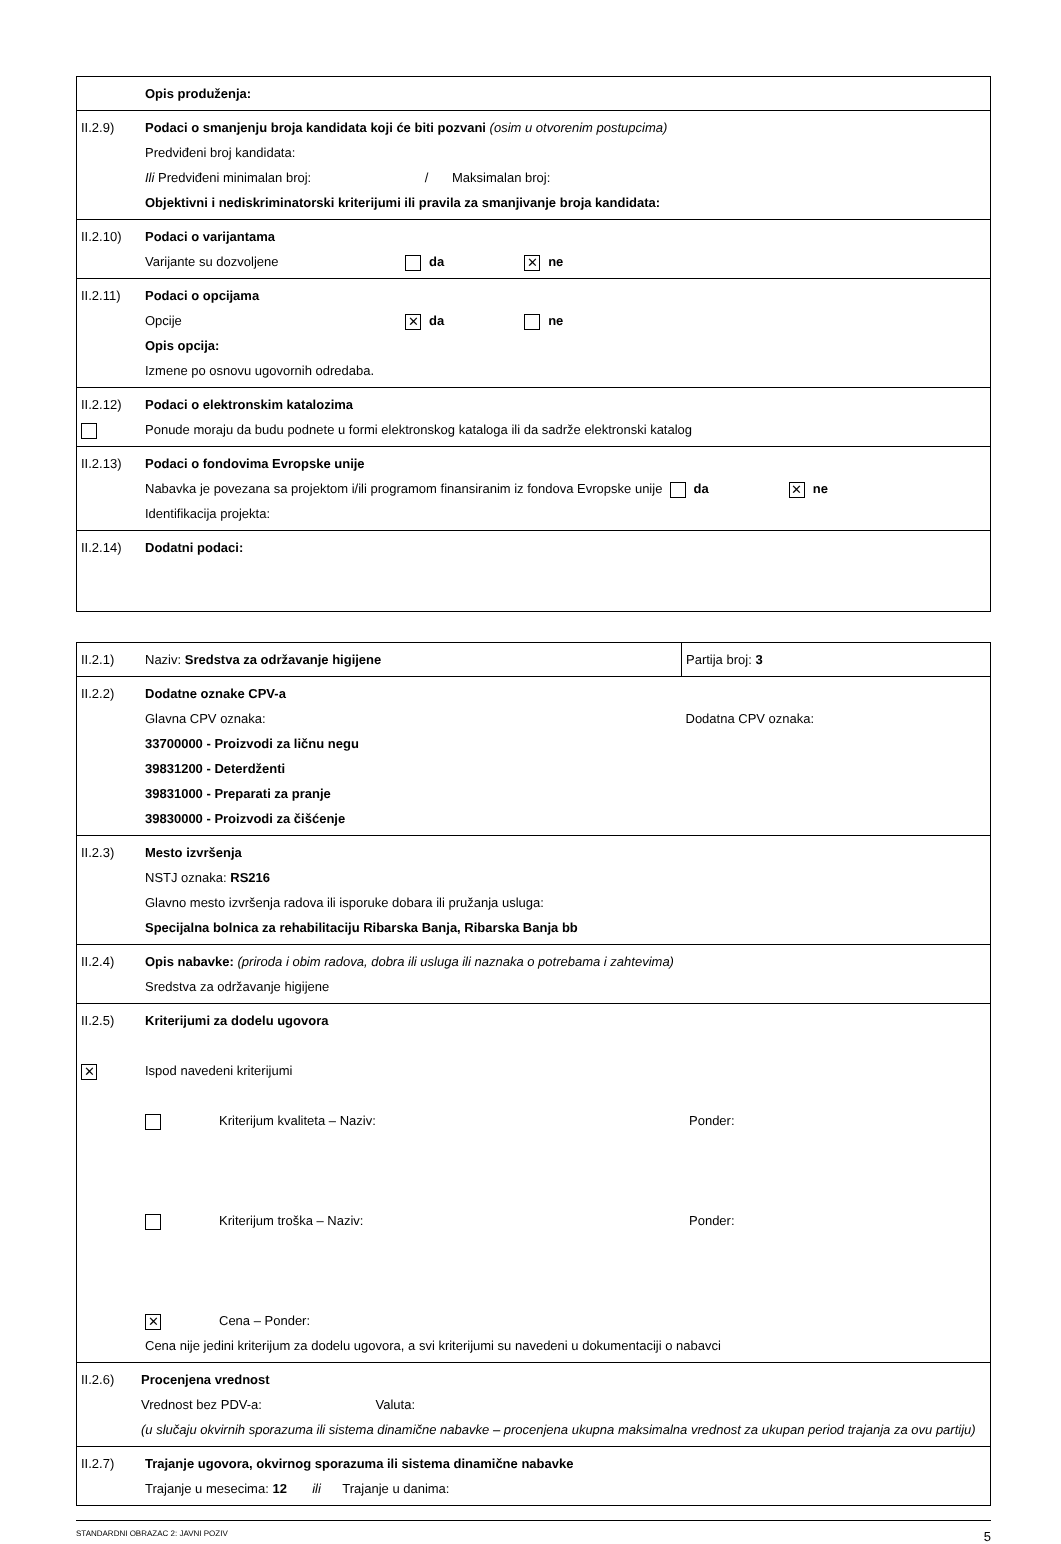| | Opis produženja: |
| II.2.9) | Podaci o smanjenju broja kandidata koji će biti pozvani (osim u otvorenim postupcima) Predviđeni broj kandidata: Ili Predviđeni minimalan broj: / Maksimalan broj: Objektivni i nediskriminatorski kriterijumi ili pravila za smanjivanje broja kandidata: |
| II.2.10) | Podaci o varijantama Varijante su dozvoljene da ✕ ne |
| II.2.11) | Podaci o opcijama Opcije ✕ da ne Opis opcija: Izmene po osnovu ugovornih odredaba. |
| II.2.12) | Podaci o elektronskim katalozima Ponude moraju da budu podnete u formi elektronskog kataloga ili da sadrže elektronski katalog |
| II.2.13) | Podaci o fondovima Evropske unije Nabavka je povezana sa projektom i/ili programom finansiranim iz fondova Evropske unije da ✕ ne Identifikacija projekta: |
| II.2.14) | Dodatni podaci: |
| II.2.1) | Naziv: Sredstva za održavanje higijene | Partija broj: 3 |
| II.2.2) | Dodatne oznake CPV-a Glavna CPV oznaka: 33700000 - Proizvodi za ličnu negu 39831200 - Deterdženti 39831000 - Preparati za pranje 39830000 - Proizvodi za čišćenje | Dodatna CPV oznaka: |
| II.2.3) | Mesto izvršenja NSTJ oznaka: RS216 Glavno mesto izvršenja radova ili isporuke dobara ili pružanja usluga: Specijalna bolnica za rehabilitaciju Ribarska Banja, Ribarska Banja bb | |
| II.2.4) | Opis nabavke: (priroda i obim radova, dobra ili usluga ili naznaka o potrebama i zahtevima) Sredstva za održavanje higijene | |
| II.2.5) ✕ | Kriterijumi za dodelu ugovora Ispod navedeni kriterijumi Kriterijum kvaliteta – Naziv: Ponder: Kriterijum troška – Naziv: Ponder: ✕ Cena – Ponder: Cena nije jedini kriterijum za dodelu ugovora, a svi kriterijumi su navedeni u dokumentaciji o nabavci | |
| II.2.6) Procenjena vrednost Vrednost bez PDV-a: Valuta: (u slučaju okvirnih sporazuma ili sistema dinamične nabavke – procenjena ukupna maksimalna vrednost za ukupan period trajanja za ovu partiju) | | |
| II.2.7) | Trajanje ugovora, okvirnog sporazuma ili sistema dinamične nabavke Trajanje u mesecima: 12 ili Trajanje u danima: | |
STANDARDNI OBRAZAC 2: JAVNI POZIV 5